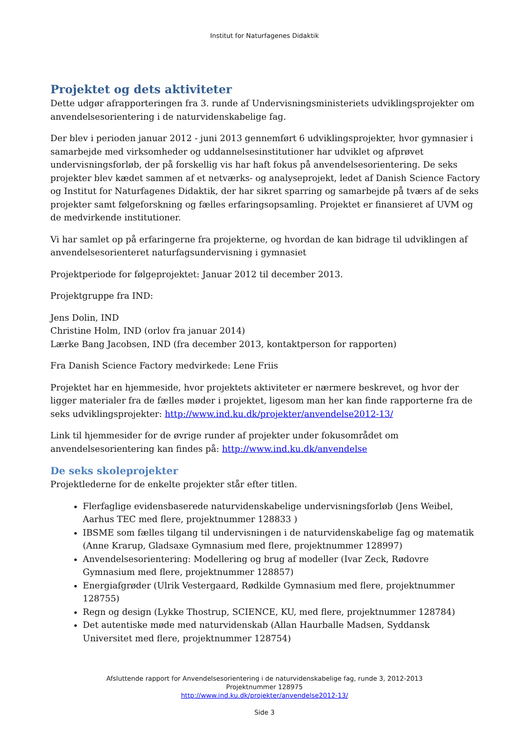Institut for Naturfagenes Didaktik
Projektet og dets aktiviteter
Dette udgør afrapporteringen fra 3. runde af Undervisningsministeriets udviklingsprojekter om anvendelsesorientering i de naturvidenskabelige fag.
Der blev i perioden januar 2012 - juni 2013 gennemført 6 udviklingsprojekter, hvor gymnasier i samarbejde med virksomheder og uddannelsesinstitutioner har udviklet og afprøvet undervisningsforløb, der på forskellig vis har haft fokus på anvendelsesorientering. De seks projekter blev kædet sammen af et netværks- og analyseprojekt, ledet af Danish Science Factory og Institut for Naturfagenes Didaktik, der har sikret sparring og samarbejde på tværs af de seks projekter samt følgeforskning og fælles erfaringsopsamling. Projektet er finansieret af UVM og de medvirkende institutioner.
Vi har samlet op på erfaringerne fra projekterne, og hvordan de kan bidrage til udviklingen af anvendelsesorienteret naturfagsundervisning i gymnasiet
Projektperiode for følgeprojektet: Januar 2012 til december 2013.
Projektgruppe fra IND:
Jens Dolin, IND
Christine Holm, IND (orlov fra januar 2014)
Lærke Bang Jacobsen, IND (fra december 2013, kontaktperson for rapporten)
Fra Danish Science Factory medvirkede: Lene Friis
Projektet har en hjemmeside, hvor projektets aktiviteter er nærmere beskrevet, og hvor der ligger materialer fra de fælles møder i projektet, ligesom man her kan finde rapporterne fra de seks udviklingsprojekter: http://www.ind.ku.dk/projekter/anvendelse2012-13/
Link til hjemmesider for de øvrige runder af projekter under fokusområdet om anvendelsesorientering kan findes på: http://www.ind.ku.dk/anvendelse
De seks skoleprojekter
Projektlederne for de enkelte projekter står efter titlen.
Flerfaglige evidensbaserede naturvidenskabelige undervisningsforløb (Jens Weibel, Aarhus TEC med flere, projektnummer 128833 )
IBSME som fælles tilgang til undervisningen i de naturvidenskabelige fag og matematik (Anne Krarup, Gladsaxe Gymnasium med flere, projektnummer 128997)
Anvendelsesorientering: Modellering og brug af modeller (Ivar Zeck, Rødovre Gymnasium med flere, projektnummer 128857)
Energiafgrøder (Ulrik Vestergaard, Rødkilde Gymnasium med flere, projektnummer 128755)
Regn og design (Lykke Thostrup, SCIENCE, KU, med flere, projektnummer 128784)
Det autentiske møde med naturvidenskab (Allan Haurballe Madsen, Syddansk Universitet med flere, projektnummer 128754)
Afsluttende rapport for Anvendelsesorientering i de naturvidenskabelige fag, runde 3, 2012-2013
Projektnummer 128975
http://www.ind.ku.dk/projekter/anvendelse2012-13/
Side 3